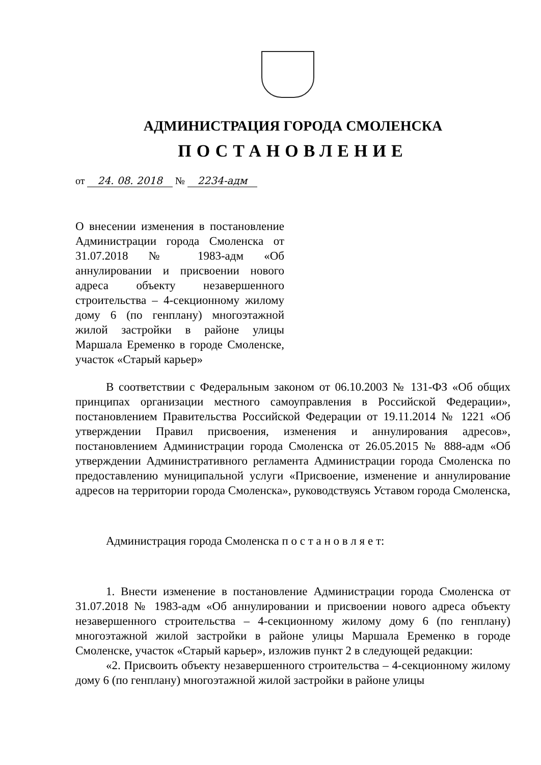АДМИНИСТРАЦИЯ ГОРОДА СМОЛЕНСКА
ПОСТАНОВЛЕНИЕ
от 24. 08. 2018 № 2234-адм
О внесении изменения в постановление Администрации города Смоленска от 31.07.2018 № 1983-адм «Об аннулировании и присвоении нового адреса объекту незавершенного строительства – 4-секционному жилому дому 6 (по генплану) многоэтажной жилой застройки в районе улицы Маршала Еременко в городе Смоленске, участок «Старый карьер»
В соответствии с Федеральным законом от 06.10.2003 № 131-ФЗ «Об общих принципах организации местного самоуправления в Российской Федерации», постановлением Правительства Российской Федерации от 19.11.2014 № 1221 «Об утверждении Правил присвоения, изменения и аннулирования адресов», постановлением Администрации города Смоленска от 26.05.2015 № 888-адм «Об утверждении Административного регламента Администрации города Смоленска по предоставлению муниципальной услуги «Присвоение, изменение и аннулирование адресов на территории города Смоленска», руководствуясь Уставом города Смоленска,
Администрация города Смоленска п о с т а н о в л я е т:
1. Внести изменение в постановление Администрации города Смоленска от 31.07.2018 № 1983-адм «Об аннулировании и присвоении нового адреса объекту незавершенного строительства – 4-секционному жилому дому 6 (по генплану) многоэтажной жилой застройки в районе улицы Маршала Еременко в городе Смоленске, участок «Старый карьер», изложив пункт 2 в следующей редакции:
«2. Присвоить объекту незавершенного строительства – 4-секционному жилому дому 6 (по генплану) многоэтажной жилой застройки в районе улицы